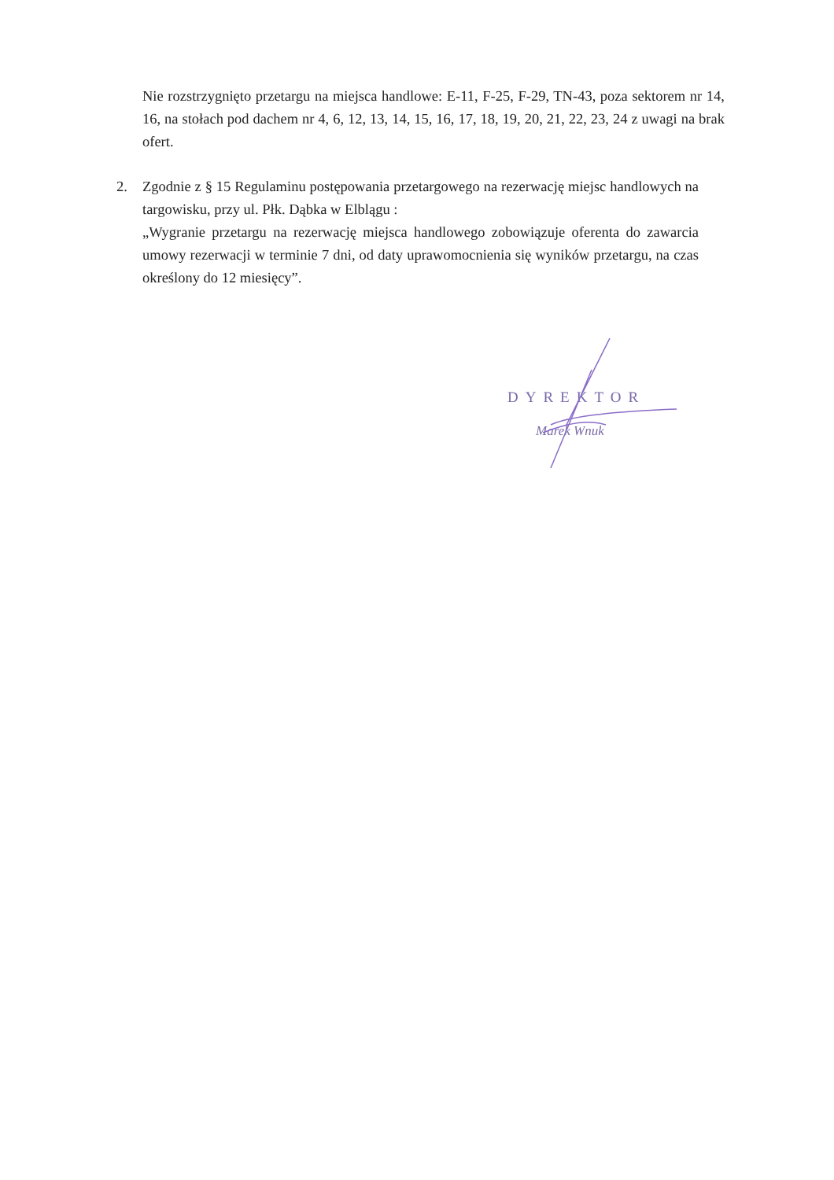Nie rozstrzygnięto przetargu na miejsca handlowe: E-11, F-25, F-29, TN-43, poza sektorem nr 14, 16, na stołach pod dachem nr 4, 6, 12, 13, 14, 15, 16, 17, 18, 19, 20, 21, 22, 23, 24 z uwagi na brak ofert.
2. Zgodnie z § 15 Regulaminu postępowania przetargowego na rezerwację miejsc handlowych na targowisku, przy ul. Płk. Dąbka w Elblągu :
„Wygranie przetargu na rezerwację miejsca handlowego zobowiązuje oferenta do zawarcia umowy rezerwacji w terminie 7 dni, od daty uprawomocnienia się wyników przetargu, na czas określony do 12 miesięcy”.
DYREKTOR
Marek Wnuk